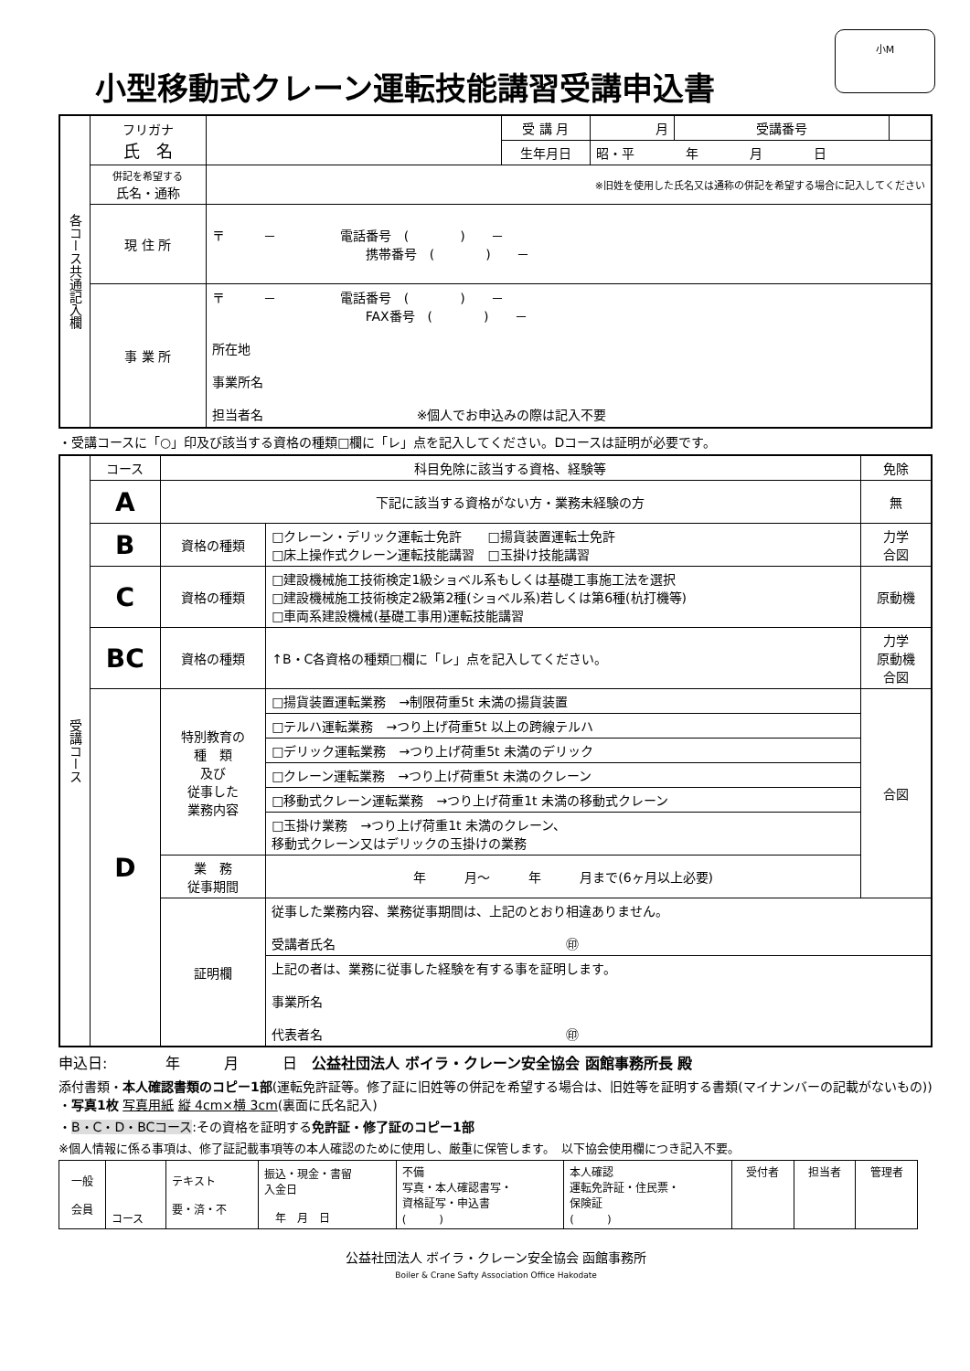小M
小型移動式クレーン運転技能講習受講申込書
| 各コース共通記入欄 | フリガナ 氏 名 | | 受 講 月 | 月 | 受講番号 | |
| | | | 生年月日 | 昭・平 年 月 日 | | |
| | 併記を希望する 氏名・通称 | ※旧姓を使用した氏名又は通称の併記を希望する場合に記入してください | | | | |
| | 現 住 所 | 〒 － 電話番号 ( ) － 携帯番号 ( ) － | | | | |
| | 事 業 所 | 〒 － 電話番号 ( ) － FAX番号 ( ) － 所在地 事業所名 担当者名 ※個人でお申込みの際は記入不要 | | | | |
・受講コースに「○」印及び該当する資格の種類□欄に「レ」点を記入してください。Dコースは証明が必要です。
| 受講コース | コース | 科目免除に該当する資格、経験等 | | 免除 |
| | A | 下記に該当する資格がない方・業務未経験の方 | | 無 |
| | B | 資格の種類 | □クレーン・デリック運転士免許 □揚貨装置運転士免許 □床上操作式クレーン運転技能講習 □玉掛け技能講習 | 力学 合図 |
| | C | 資格の種類 | □建設機械施工技術検定1級ショベル系もしくは基礎工事施工法を選択 □建設機械施工技術検定2級第2種(ショベル系)若しくは第6種(杭打機等) □車両系建設機械(基礎工事用)運転技能講習 | 原動機 |
| | BC | 資格の種類 | ↑B・C各資格の種類□欄に「レ」点を記入してください。 | 力学 原動機 合図 |
| | D | 特別教育の 種 類 及び 従事した 業務内容 | □揚貨装置運転業務 →制限荷重5t 未満の揚貨装置 | 合図 |
| | | | □テルハ運転業務 →つり上げ荷重5t 以上の跨線テルハ | |
| | | | □デリック運転業務 →つり上げ荷重5t 未満のデリック | |
| | | | □クレーン運転業務 →つり上げ荷重5t 未満のクレーン | |
| | | | □移動式クレーン運転業務 →つり上げ荷重1t 未満の移動式クレーン | |
| | | | □玉掛け業務 →つり上げ荷重1t 未満のクレーン、 移動式クレーン又はデリックの玉掛けの業務 | |
| | | 業 務 従事期間 | 年 月～ 年 月まで(6ヶ月以上必要) | |
| | | 証明欄 | 従事した業務内容、業務従事期間は、上記のとおり相違ありません。 受講者氏名 ㊞ | |
| | | | 上記の者は、業務に従事した経験を有する事を証明します。 事業所名 代表者名 ㊞ | |
申込日:　　　　年　　　月　　　日　公益社団法人 ボイラ・クレーン安全協会 函館事務所長 殿
添付書類・本人確認書類のコピー1部(運転免許証等。修了証に旧姓等の併記を希望する場合は、旧姓等を証明する書類(マイナンバーの記載がないもの)) ・写真1枚 写真用紙 縦 4cm×横 3cm(裏面に氏名記入)
・B・C・D・BCコース:その資格を証明する免許証・修了証のコピー1部
※個人情報に係る事項は、修了証記載事項等の本人確認のために使用し、厳重に保管します。　以下協会使用欄につき記入不要。
| 一般 会員 | コース | テキスト 要・済・不 | 振込・現金・書留 入金日 年 月 日 | 不備 写真・本人確認書写・ 資格証写・申込書 ( ) | 本人確認 運転免許証・住民票・ 保険証 ( ) | 受付者 | 担当者 | 管理者 |
公益社団法人 ボイラ・クレーン安全協会 函館事務所
Boiler & Crane Safty Association Office Hakodate